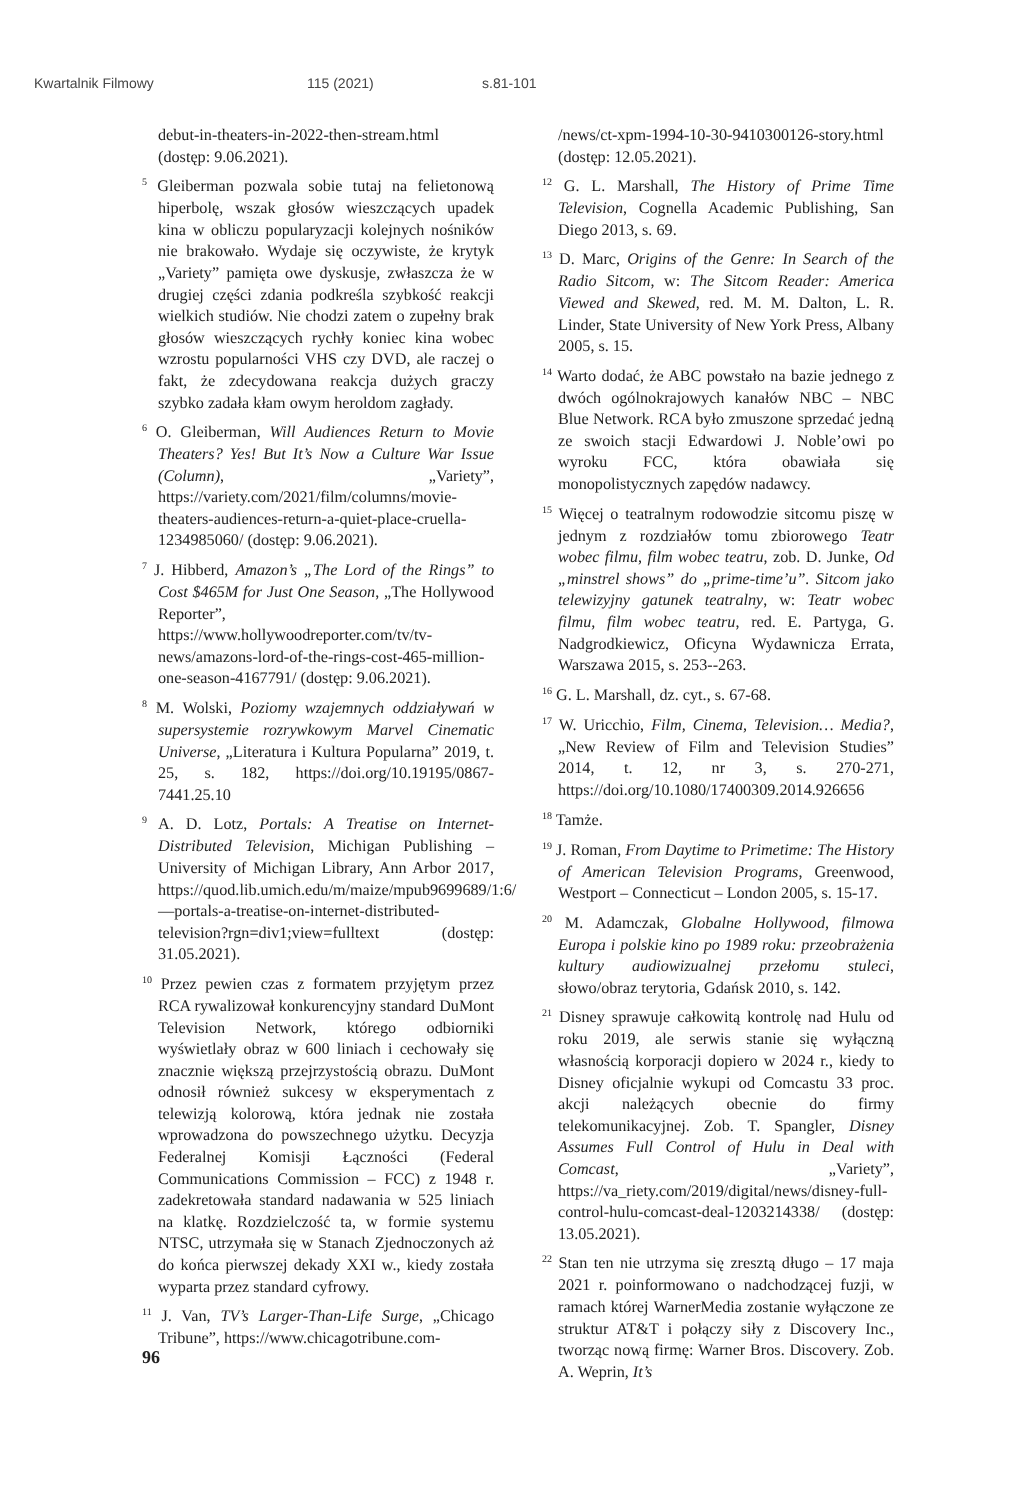Kwartalnik Filmowy 115 (2021) s.81-101
debut-in-theaters-in-2022-then-stream.html (dostęp: 9.06.2021).
<sup>5</sup> Gleiberman pozwala sobie tutaj na felietonową hiperbolę, wszak głosów wieszczących upadek kina w obliczu popularyzacji kolejnych nośników nie brakowało. Wydaje się oczywiste, że krytyk „Variety” pamięta owe dyskusje, zwłaszcza że w drugiej części zdania podkreśla szybkość reakcji wielkich studiów. Nie chodzi zatem o zupełny brak głosów wieszczących rychły koniec kina wobec wzrostu popularności VHS czy DVD, ale raczej o fakt, że zdecydowana reakcja dużych graczy szybko zadała kłam owym heroldom zagłady.
<sup>6</sup> O. Gleiberman, Will Audiences Return to Movie Theaters? Yes! But It’s Now a Culture War Issue (Column), „Variety”, https://variety.com/2021/film/columns/movie-theaters-audiences-return-a-quiet-place-cruella-1234985060/ (dostęp: 9.06.2021).
<sup>7</sup> J. Hibberd, Amazon’s „The Lord of the Rings” to Cost $465M for Just One Season, „The Hollywood Reporter”, https://www.hollywoodreporter.com/tv/tv-news/amazons-lord-of-the-rings-cost-465-million-one-season-4167791/ (dostęp: 9.06.2021).
<sup>8</sup> M. Wolski, Poziomy wzajemnych oddziaływań w supersystemie rozrywkowym Marvel Cinematic Universe, „Literatura i Kultura Popularna” 2019, t. 25, s. 182, https://doi.org/10.19195/0867-7441.25.10
<sup>9</sup> A. D. Lotz, Portals: A Treatise on Internet-Distributed Television, Michigan Publishing – University of Michigan Library, Ann Arbor 2017, https://quod.lib.umich.edu/m/maize/mpub9699689/1:6/—portals-a-treatise-on-internet-distributed-television?rgn=div1;view=fulltext (dostęp: 31.05.2021).
<sup>10</sup> Przez pewien czas z formatem przyjętym przez RCA rywalizował konkurencyjny standard DuMont Television Network, którego odbiorniki wyświetlały obraz w 600 liniach i cechowały się znacznie większą przejrzystością obrazu. DuMont odnosił również sukcesy w eksperymentach z telewizją kolorową, która jednak nie została wprowadzona do powszechnego użytku. Decyzja Federalnej Komisji Łączności (Federal Communications Commission – FCC) z 1948 r. zadekretowała standard nadawania w 525 liniach na klatkę. Rozdzielczość ta, w formie systemu NTSC, utrzymała się w Stanach Zjednoczonych aż do końca pierwszej dekady XXI w., kiedy została wyparta przez standard cyfrowy.
<sup>11</sup> J. Van, TV’s Larger-Than-Life Surge, „Chicago Tribune”, https://www.chicagotribune.com-
/news/ct-xpm-1994-10-30-9410300126-story.html (dostęp: 12.05.2021).
<sup>12</sup> G. L. Marshall, The History of Prime Time Television, Cognella Academic Publishing, San Diego 2013, s. 69.
<sup>13</sup> D. Marc, Origins of the Genre: In Search of the Radio Sitcom, w: The Sitcom Reader: America Viewed and Skewed, red. M. M. Dalton, L. R. Linder, State University of New York Press, Albany 2005, s. 15.
<sup>14</sup> Warto dodać, że ABC powstało na bazie jednego z dwóch ogólnokrajowych kanałów NBC – NBC Blue Network. RCA było zmuszone sprzedać jedną ze swoich stacji Edwardowi J. Noble’owi po wyroku FCC, która obawiała się monopolistycznych zapędów nadawcy.
<sup>15</sup> Więcej o teatralnym rodowodzie sitcomu piszę w jednym z rozdziałów tomu zbiorowego Teatr wobec filmu, film wobec teatru, zob. D. Junke, Od „minstrel shows” do „prime-time’u”. Sitcom jako telewizyjny gatunek teatralny, w: Teatr wobec filmu, film wobec teatru, red. E. Partyga, G. Nadgrodkiewicz, Oficyna Wydawnicza Errata, Warszawa 2015, s. 253--263.
<sup>16</sup> G. L. Marshall, dz. cyt., s. 67-68.
<sup>17</sup> W. Uricchio, Film, Cinema, Television… Media?, „New Review of Film and Television Studies” 2014, t. 12, nr 3, s. 270-271, https://doi.org/10.1080/17400309.2014.926656
<sup>18</sup> Tamże.
<sup>19</sup> J. Roman, From Daytime to Primetime: The History of American Television Programs, Greenwood, Westport – Connecticut – London 2005, s. 15-17.
<sup>20</sup> M. Adamczak, Globalne Hollywood, filmowa Europa i polskie kino po 1989 roku: przeobrażenia kultury audiowizualnej przełomu stuleci, słowo/obraz terytoria, Gdańsk 2010, s. 142.
<sup>21</sup> Disney sprawuje całkowitą kontrolę nad Hulu od roku 2019, ale serwis stanie się wyłączną własnością korporacji dopiero w 2024 r., kiedy to Disney oficjalnie wykupi od Comcastu 33 proc. akcji należących obecnie do firmy telekomunikacyjnej. Zob. T. Spangler, Disney Assumes Full Control of Hulu in Deal with Comcast, „Variety”, https://va_riety.com/2019/digital/news/disney-full-control-hulu-comcast-deal-1203214338/ (dostęp: 13.05.2021).
<sup>22</sup> Stan ten nie utrzyma się zresztą długo – 17 maja 2021 r. poinformowano o nadchodzącej fuzji, w ramach której WarnerMedia zostanie wyłączone ze struktur AT&T i połączy siły z Discovery Inc., tworząc nową firmę: Warner Bros. Discovery. Zob. A. Weprin, It’s
96